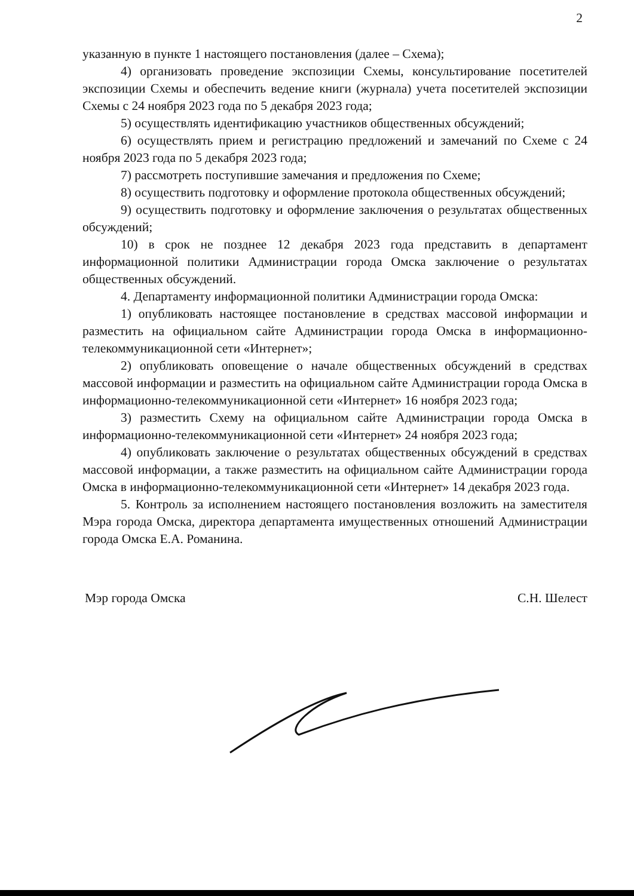2
указанную в пункте 1 настоящего постановления (далее – Схема);
4) организовать проведение экспозиции Схемы, консультирование посетителей экспозиции Схемы и обеспечить ведение книги (журнала) учета посетителей экспозиции Схемы с 24 ноября 2023 года по 5 декабря 2023 года;
5) осуществлять идентификацию участников общественных обсуждений;
6) осуществлять прием и регистрацию предложений и замечаний по Схеме с 24 ноября 2023 года по 5 декабря 2023 года;
7) рассмотреть поступившие замечания и предложения по Схеме;
8) осуществить подготовку и оформление протокола общественных обсуждений;
9) осуществить подготовку и оформление заключения о результатах общественных обсуждений;
10) в срок не позднее 12 декабря 2023 года представить в департамент информационной политики Администрации города Омска заключение о результатах общественных обсуждений.
4. Департаменту информационной политики Администрации города Омска:
1) опубликовать настоящее постановление в средствах массовой информации и разместить на официальном сайте Администрации города Омска в информационно-телекоммуникационной сети «Интернет»;
2) опубликовать оповещение о начале общественных обсуждений в средствах массовой информации и разместить на официальном сайте Администрации города Омска в информационно-телекоммуникационной сети «Интернет» 16 ноября 2023 года;
3) разместить Схему на официальном сайте Администрации города Омска в информационно-телекоммуникационной сети «Интернет» 24 ноября 2023 года;
4) опубликовать заключение о результатах общественных обсуждений в средствах массовой информации, а также разместить на официальном сайте Администрации города Омска в информационно-телекоммуникационной сети «Интернет» 14 декабря 2023 года.
5. Контроль за исполнением настоящего постановления возложить на заместителя Мэра города Омска, директора департамента имущественных отношений Администрации города Омска Е.А. Романина.
Мэр города Омска С.Н. Шелест